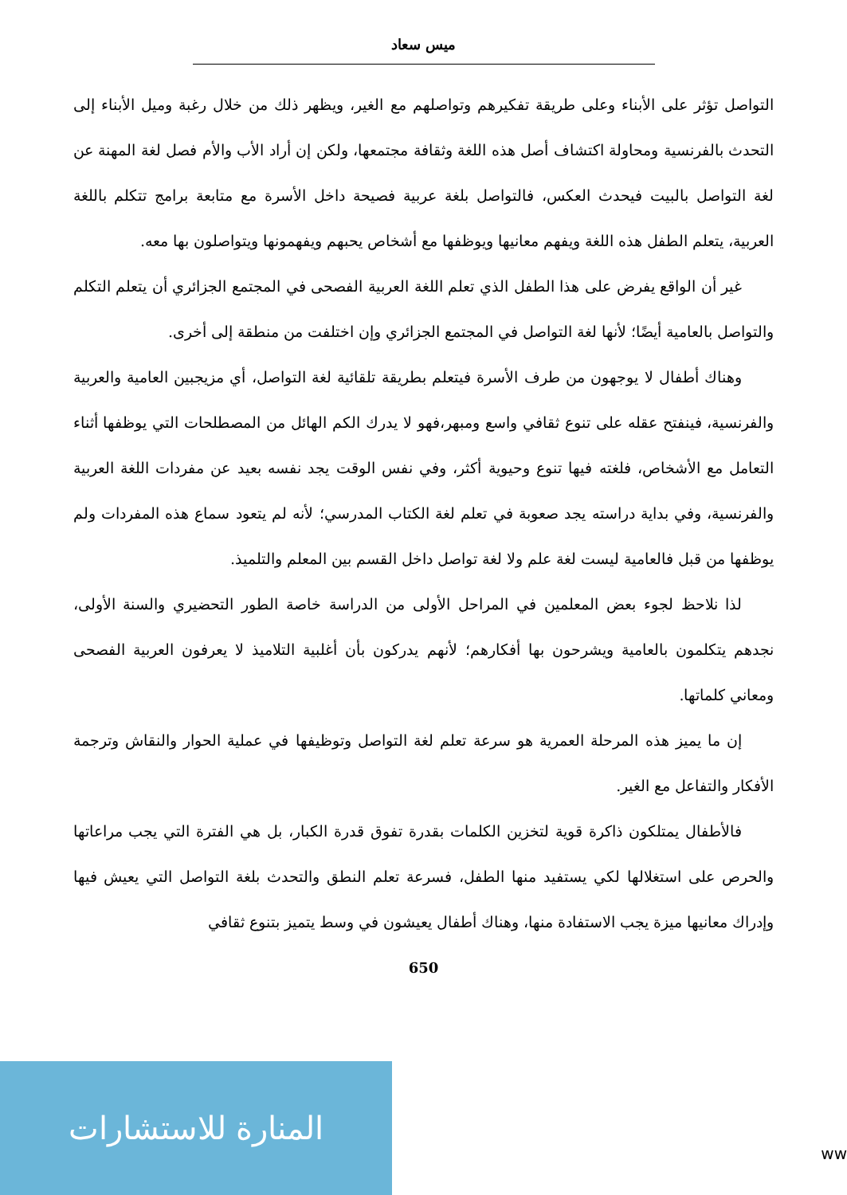ميس سعاد
التواصل تؤثر على الأبناء وعلى طريقة تفكيرهم وتواصلهم مع الغير، ويظهر ذلك من خلال رغبة وميل الأبناء إلى التحدث بالفرنسية ومحاولة اكتشاف أصل هذه اللغة وثقافة مجتمعها، ولكن إن أراد الأب والأم فصل لغة المهنة عن لغة التواصل بالبيت فيحدث العكس، فالتواصل بلغة عربية فصيحة داخل الأسرة مع متابعة برامج تتكلم باللغة العربية، يتعلم الطفل هذه اللغة ويفهم معانيها ويوظفها مع أشخاص يحبهم ويفهمونها ويتواصلون بها معه.
غير أن الواقع يفرض على هذا الطفل الذي تعلم اللغة العربية الفصحى في المجتمع الجزائري أن يتعلم التكلم والتواصل بالعامية أيضًا؛ لأنها لغة التواصل في المجتمع الجزائري وإن اختلفت من منطقة إلى أخرى.
وهناك أطفال لا يوجهون من طرف الأسرة فيتعلم بطريقة تلقائية لغة التواصل، أي مزيجبين العامية والعربية والفرنسية، فينفتح عقله على تنوع ثقافي واسع ومبهر،فهو لا يدرك الكم الهائل من المصطلحات التي يوظفها أثناء التعامل مع الأشخاص، فلغته فيها تنوع وحيوية أكثر، وفي نفس الوقت يجد نفسه بعيد عن مفردات اللغة العربية والفرنسية، وفي بداية دراسته يجد صعوبة في تعلم لغة الكتاب المدرسي؛ لأنه لم يتعود سماع هذه المفردات ولم يوظفها من قبل فالعامية ليست لغة علم ولا لغة تواصل داخل القسم بين المعلم والتلميذ.
لذا نلاحظ لجوء بعض المعلمين في المراحل الأولى من الدراسة خاصة الطور التحضيري والسنة الأولى، نجدهم يتكلمون بالعامية ويشرحون بها أفكارهم؛ لأنهم يدركون بأن أغلبية التلاميذ لا يعرفون العربية الفصحى ومعاني كلماتها.
إن ما يميز هذه المرحلة العمرية هو سرعة تعلم لغة التواصل وتوظيفها في عملية الحوار والنقاش وترجمة الأفكار والتفاعل مع الغير.
فالأطفال يمتلكون ذاكرة قوية لتخزين الكلمات بقدرة تفوق قدرة الكبار، بل هي الفترة التي يجب مراعاتها والحرص على استغلالها لكي يستفيد منها الطفل، فسرعة تعلم النطق والتحدث بلغة التواصل التي يعيش فيها وإدراك معانيها ميزة يجب الاستفادة منها، وهناك أطفال يعيشون في وسط يتميز بتنوع ثقافي
650
المنارة للاستشارات
ww